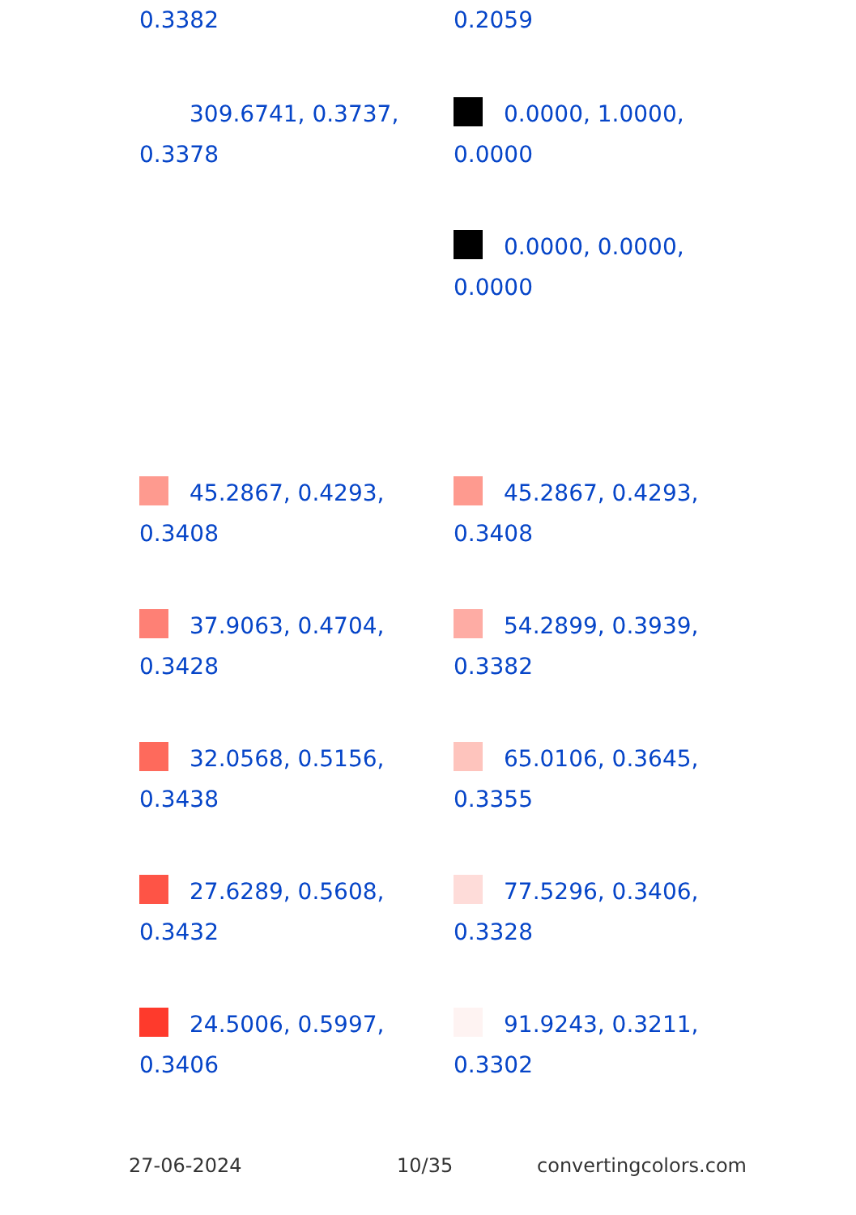0.3382 0.2059
309.6741, 0.3737, 0.3378
0.0000, 1.0000, 0.0000
0.0000, 0.0000, 0.0000
45.2867, 0.4293, 0.3408
45.2867, 0.4293, 0.3408
37.9063, 0.4704, 0.3428
54.2899, 0.3939, 0.3382
32.0568, 0.5156, 0.3438
65.0106, 0.3645, 0.3355
27.6289, 0.5608, 0.3432
77.5296, 0.3406, 0.3328
24.5006, 0.5997, 0.3406
91.9243, 0.3211, 0.3302
27-06-2024 10/35 convertingcolors.com